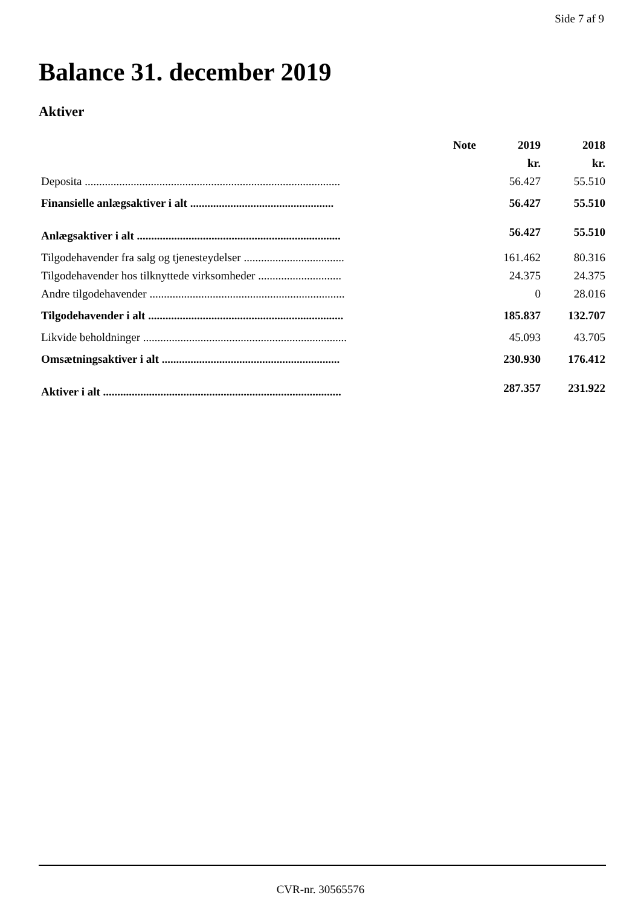Side 7 af 9
Balance 31. december 2019
Aktiver
| | Note | 2019 | 2018 |
| --- | --- | --- | --- |
| | | kr. | kr. |
| Deposita ......................................................................................... | | 56.427 | 55.510 |
| Finansielle anlægsaktiver i alt .................................................. | | 56.427 | 55.510 |
| Anlægsaktiver i alt ....................................................................... | | 56.427 | 55.510 |
| Tilgodehavender fra salg og tjenesteydelser ................................... | | 161.462 | 80.316 |
| Tilgodehavender hos tilknyttede virksomheder ............................. | | 24.375 | 24.375 |
| Andre tilgodehavender .................................................................... | | 0 | 28.016 |
| Tilgodehavender i alt .................................................................... | | 185.837 | 132.707 |
| Likvide beholdninger ....................................................................... | | 45.093 | 43.705 |
| Omsætningsaktiver i alt .............................................................. | | 230.930 | 176.412 |
| Aktiver i alt ................................................................................... | | 287.357 | 231.922 |
CVR-nr. 30565576